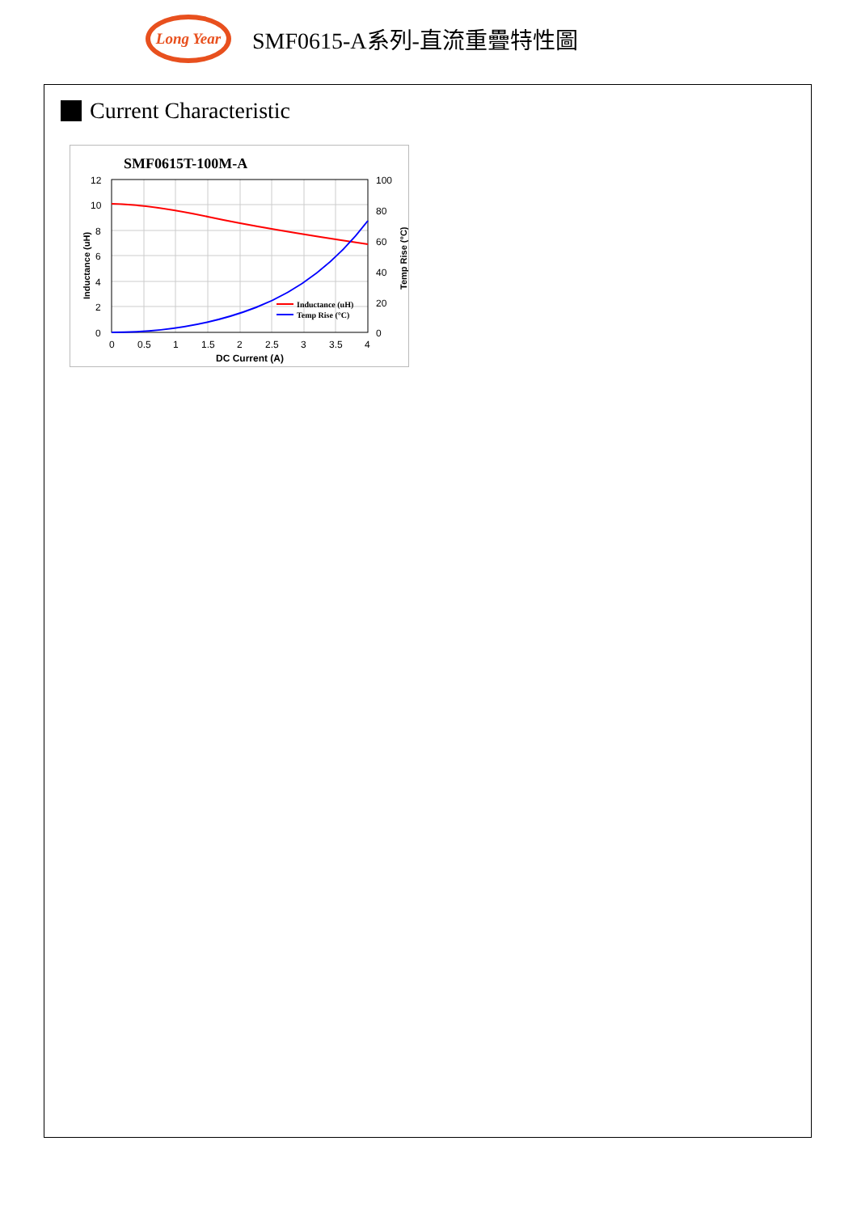Long Year
SMF0615-A系列-直流重疊特性圖
Current Characteristic
SMF0615T-100M-A
12
10
8
6
4
2
0
100
80
60
40
20
0
0
0.5
1
1.5
2
2.5
3
3.5
4
DC Current (A)
Inductance (uH)
Temp Rise (°C)
Inductance (uH)
Temp Rise (°C)